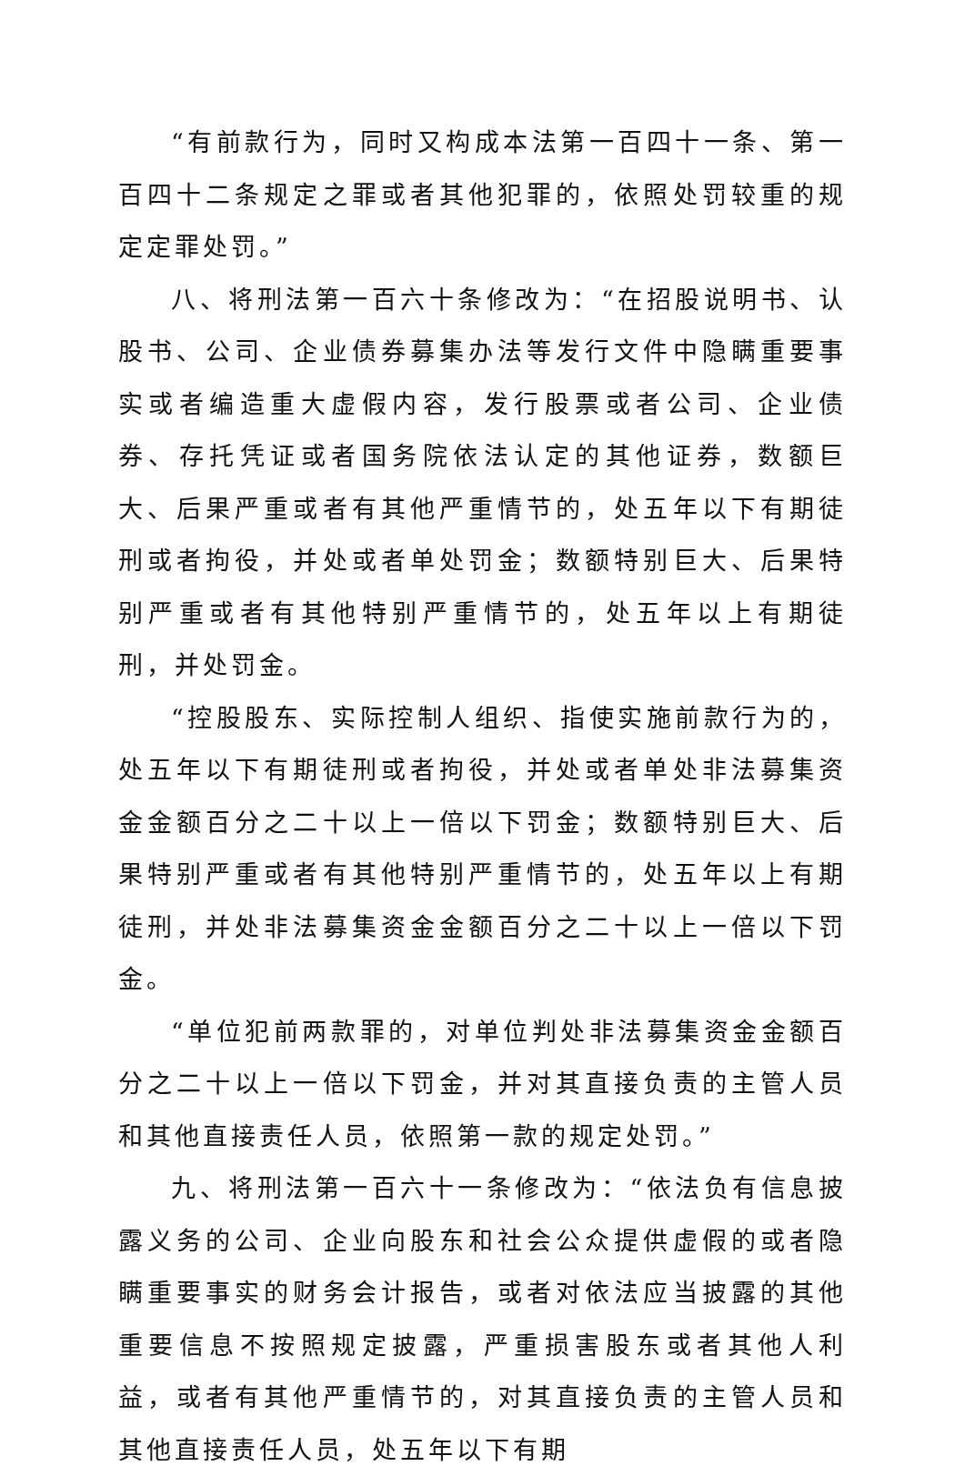“有前款行为，同时又构成本法第一百四十一条、第一百四十二条规定之罪或者其他犯罪的，依照处罚较重的规定定罪处罚。”
八、将刑法第一百六十条修改为：“在招股说明书、认股书、公司、企业债券募集办法等发行文件中隐瞒重要事实或者编造重大虚假内容，发行股票或者公司、企业债券、存托凭证或者国务院依法认定的其他证券，数额巨大、后果严重或者有其他严重情节的，处五年以下有期徒刑或者拘役，并处或者单处罚金；数额特别巨大、后果特别严重或者有其他特别严重情节的，处五年以上有期徒刑，并处罚金。
“控股股东、实际控制人组织、指使实施前款行为的，处五年以下有期徒刑或者拘役，并处或者单处非法募集资金金额百分之二十以上一倍以下罚金；数额特别巨大、后果特别严重或者有其他特别严重情节的，处五年以上有期徒刑，并处非法募集资金金额百分之二十以上一倍以下罚金。
“单位犯前两款罪的，对单位判处非法募集资金金额百分之二十以上一倍以下罚金，并对其直接负责的主管人员和其他直接责任人员，依照第一款的规定处罚。”
九、将刑法第一百六十一条修改为：“依法负有信息披露义务的公司、企业向股东和社会公众提供虚假的或者隐瞒重要事实的财务会计报告，或者对依法应当披露的其他重要信息不按照规定披露，严重损害股东或者其他人利益，或者有其他严重情节的，对其直接负责的主管人员和其他直接责任人员，处五年以下有期